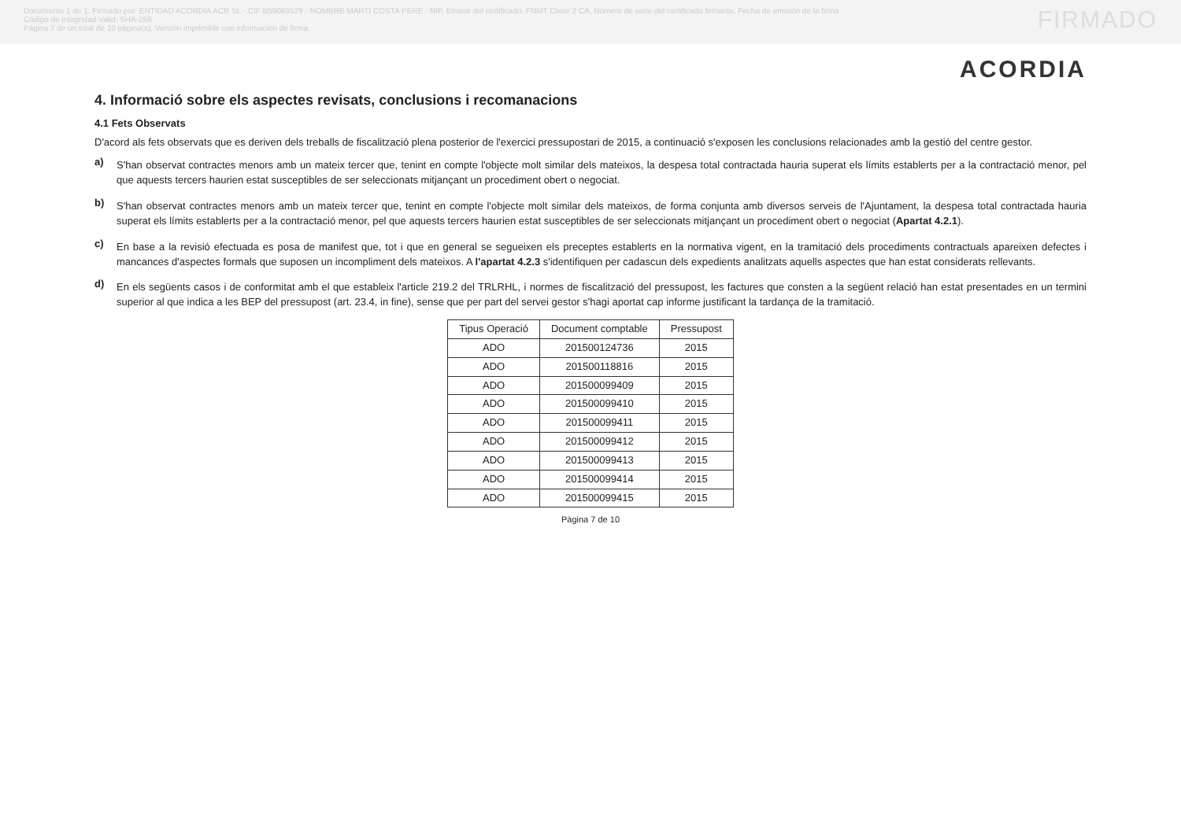Documento 1 de 1. Firmado por: ENTIDAD ACORDIA ACR SL - CIF B59063529 - NOMBRE MARTI COSTA PERE - NIF, Emisor del certificado: FNMT Clase 2 CA, Número de serie del certificado firmante, Fecha de emisión de la firma
Código de integridad Valid: SHA-256
Página 7 de un total de 10 página(s), Versión imprimible con información de firma.
FIRMADO
ACORDIA
4. Informació sobre els aspectes revisats, conclusions i recomanacions
4.1 Fets Observats
D'acord als fets observats que es deriven dels treballs de fiscalització plena posterior de l'exercici pressupostari de 2015, a continuació s'exposen les conclusions relacionades amb la gestió del centre gestor.
a)
S'han observat contractes menors amb un mateix tercer que, tenint en compte l'objecte molt similar dels mateixos, la despesa total contractada hauria superat els límits establerts per a la contractació menor, pel que aquests tercers haurien estat susceptibles de ser seleccionats mitjançant un procediment obert o negociat.
b)
S'han observat contractes menors amb un mateix tercer que, tenint en compte l'objecte molt similar dels mateixos, de forma conjunta amb diversos serveis de l'Ajuntament, la despesa total contractada hauria superat els límits establerts per a la contractació menor, pel que aquests tercers haurien estat susceptibles de ser seleccionats mitjançant un procediment obert o negociat (Apartat 4.2.1).
c)
En base a la revisió efectuada es posa de manifest que, tot i que en general se segueixen els preceptes establerts en la normativa vigent, en la tramitació dels procediments contractuals apareixen defectes i mancances d'aspectes formals que suposen un incompliment dels mateixos. A l'apartat 4.2.3 s'identifiquen per cadascun dels expedients analitzats aquells aspectes que han estat considerats rellevants.
d)
En els següents casos i de conformitat amb el que estableix l'article 219.2 del TRLRHL, i normes de fiscalització del pressupost, les factures que consten a la següent relació han estat presentades en un termini superior al que indica a les BEP del pressupost (art. 23.4, in fine), sense que per part del servei gestor s'hagi aportat cap informe justificant la tardança de la tramitació.
| Tipus Operació | Document comptable | Pressupost |
| --- | --- | --- |
| ADO | 20150012473­6 | 2015 |
| ADO | 201500118816 | 2015 |
| ADO | 201500099409 | 2015 |
| ADO | 201500099410 | 2015 |
| ADO | 201500099411 | 2015 |
| ADO | 201500099412 | 2015 |
| ADO | 201500099413 | 2015 |
| ADO | 201500099414 | 2015 |
| ADO | 201500099415 | 2015 |
Pàgina 7 de 10